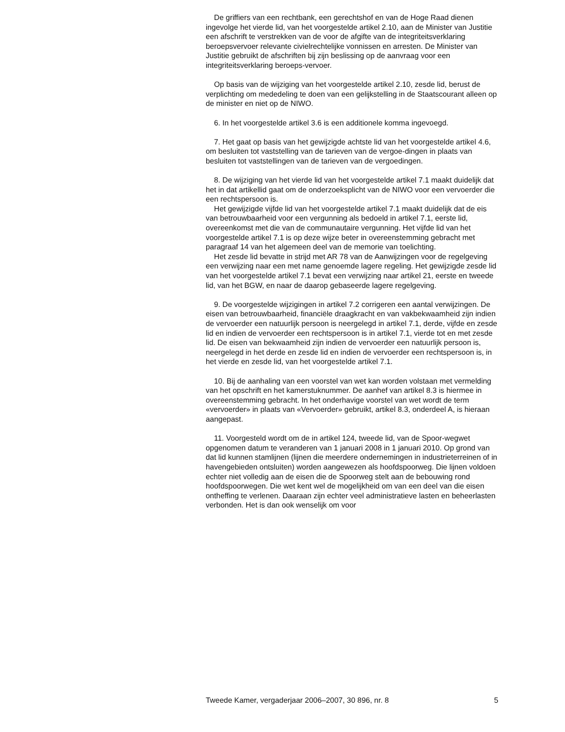De griffiers van een rechtbank, een gerechtshof en van de Hoge Raad dienen ingevolge het vierde lid, van het voorgestelde artikel 2.10, aan de Minister van Justitie een afschrift te verstrekken van de voor de afgifte van de integriteitsverklaring beroepsvervoer relevante civielrechtelijke vonnissen en arresten. De Minister van Justitie gebruikt de afschriften bij zijn beslissing op de aanvraag voor een integriteitsverklaring beroeps-vervoer.
Op basis van de wijziging van het voorgestelde artikel 2.10, zesde lid, berust de verplichting om mededeling te doen van een gelijkstelling in de Staatscourant alleen op de minister en niet op de NIWO.
6. In het voorgestelde artikel 3.6 is een additionele komma ingevoegd.
7. Het gaat op basis van het gewijzigde achtste lid van het voorgestelde artikel 4.6, om besluiten tot vaststelling van de tarieven van de vergoe-dingen in plaats van besluiten tot vaststellingen van de tarieven van de vergoedingen.
8. De wijziging van het vierde lid van het voorgestelde artikel 7.1 maakt duidelijk dat het in dat artikellid gaat om de onderzoeksplicht van de NIWO voor een vervoerder die een rechtspersoon is.
Het gewijzigde vijfde lid van het voorgestelde artikel 7.1 maakt duidelijk dat de eis van betrouwbaarheid voor een vergunning als bedoeld in artikel 7.1, eerste lid, overeenkomst met die van de communautaire vergunning. Het vijfde lid van het voorgestelde artikel 7.1 is op deze wijze beter in overeenstemming gebracht met paragraaf 14 van het algemeen deel van de memorie van toelichting.
Het zesde lid bevatte in strijd met AR 78 van de Aanwijzingen voor de regelgeving een verwijzing naar een met name genoemde lagere regeling. Het gewijzigde zesde lid van het voorgestelde artikel 7.1 bevat een verwijzing naar artikel 21, eerste en tweede lid, van het BGW, en naar de daarop gebaseerde lagere regelgeving.
9. De voorgestelde wijzigingen in artikel 7.2 corrigeren een aantal verwijzingen. De eisen van betrouwbaarheid, financiële draagkracht en van vakbekwaamheid zijn indien de vervoerder een natuurlijk persoon is neergelegd in artikel 7.1, derde, vijfde en zesde lid en indien de vervoerder een rechtspersoon is in artikel 7.1, vierde tot en met zesde lid. De eisen van bekwaamheid zijn indien de vervoerder een natuurlijk persoon is, neergelegd in het derde en zesde lid en indien de vervoerder een rechtspersoon is, in het vierde en zesde lid, van het voorgestelde artikel 7.1.
10. Bij de aanhaling van een voorstel van wet kan worden volstaan met vermelding van het opschrift en het kamerstuknummer. De aanhef van artikel 8.3 is hiermee in overeenstemming gebracht. In het onderhavige voorstel van wet wordt de term «vervoerder» in plaats van «Vervoerder» gebruikt, artikel 8.3, onderdeel A, is hieraan aangepast.
11. Voorgesteld wordt om de in artikel 124, tweede lid, van de Spoor-wegwet opgenomen datum te veranderen van 1 januari 2008 in 1 januari 2010. Op grond van dat lid kunnen stamlijnen (lijnen die meerdere ondernemingen in industrieterreinen of in havengebieden ontsluiten) worden aangewezen als hoofdspoorweg. Die lijnen voldoen echter niet volledig aan de eisen die de Spoorweg stelt aan de bebouwing rond hoofdspoorwegen. Die wet kent wel de mogelijkheid om van een deel van die eisen ontheffing te verlenen. Daaraan zijn echter veel administratieve lasten en beheerlasten verbonden. Het is dan ook wenselijk om voor
Tweede Kamer, vergaderjaar 2006–2007, 30 896, nr. 8 5